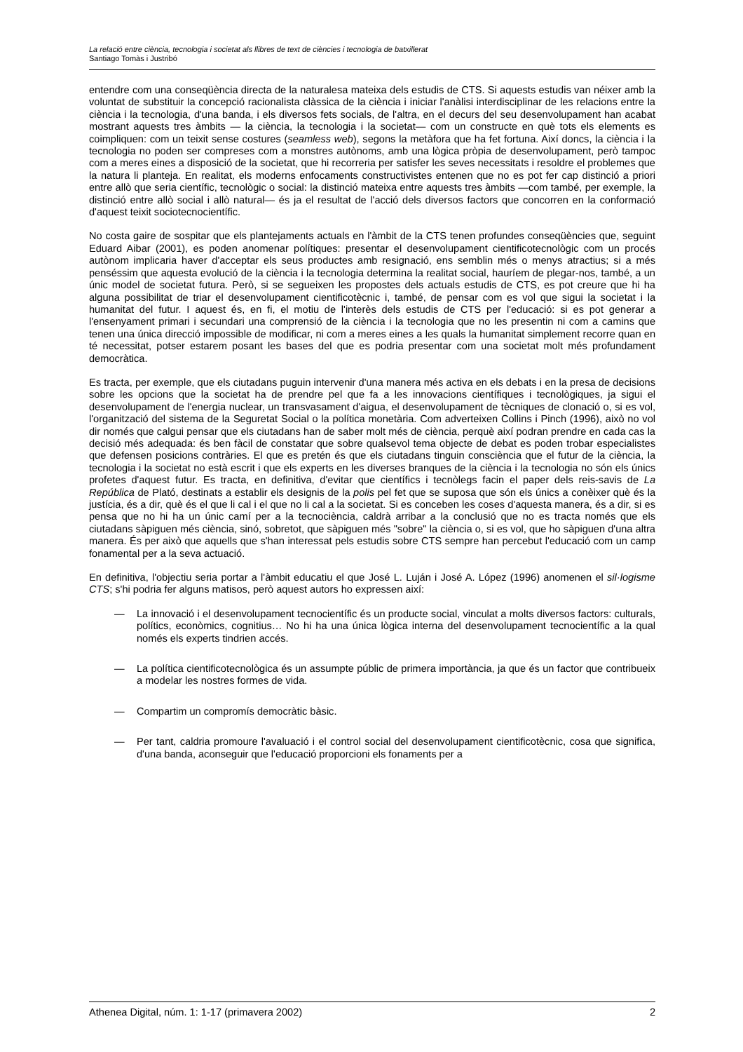La relació entre ciència, tecnologia i societat als llibres de text de ciències i tecnologia de batxillerat
Santiago Tomàs i Justribó
entendre com una conseqüència directa de la naturalesa mateixa dels estudis de CTS. Si aquests estudis van néixer amb la voluntat de substituir la concepció racionalista clàssica de la ciència i iniciar l'anàlisi interdisciplinar de les relacions entre la ciència i la tecnologia, d'una banda, i els diversos fets socials, de l'altra, en el decurs del seu desenvolupament han acabat mostrant aquests tres àmbits — la ciència, la tecnologia i la societat— com un constructe en què tots els elements es coimpliquen: com un teixit sense costures (seamless web), segons la metàfora que ha fet fortuna. Així doncs, la ciència i la tecnologia no poden ser compreses com a monstres autònoms, amb una lògica pròpia de desenvolupament, però tampoc com a meres eines a disposició de la societat, que hi recorreria per satisfer les seves necessitats i resoldre el problemes que la natura li planteja. En realitat, els moderns enfocaments constructivistes entenen que no es pot fer cap distinció a priori entre allò que seria científic, tecnològic o social: la distinció mateixa entre aquests tres àmbits —com també, per exemple, la distinció entre allò social i allò natural— és ja el resultat de l'acció dels diversos factors que concorren en la conformació d'aquest teixit sociotecnocientífic.
No costa gaire de sospitar que els plantejaments actuals en l'àmbit de la CTS tenen profundes conseqüències que, seguint Eduard Aibar (2001), es poden anomenar polítiques: presentar el desenvolupament cientificotecnològic com un procés autònom implicaria haver d'acceptar els seus productes amb resignació, ens semblin més o menys atractius; si a més penséssim que aquesta evolució de la ciència i la tecnologia determina la realitat social, hauríem de plegar-nos, també, a un únic model de societat futura. Però, si se segueixen les propostes dels actuals estudis de CTS, es pot creure que hi ha alguna possibilitat de triar el desenvolupament cientificotècnic i, també, de pensar com es vol que sigui la societat i la humanitat del futur. I aquest és, en fi, el motiu de l'interès dels estudis de CTS per l'educació: si es pot generar a l'ensenyament primari i secundari una comprensió de la ciència i la tecnologia que no les presentin ni com a camins que tenen una única direcció impossible de modificar, ni com a meres eines a les quals la humanitat simplement recorre quan en té necessitat, potser estarem posant les bases del que es podria presentar com una societat molt més profundament democràtica.
Es tracta, per exemple, que els ciutadans puguin intervenir d'una manera més activa en els debats i en la presa de decisions sobre les opcions que la societat ha de prendre pel que fa a les innovacions científiques i tecnològiques, ja sigui el desenvolupament de l'energia nuclear, un transvasament d'aigua, el desenvolupament de tècniques de clonació o, si es vol, l'organització del sistema de la Seguretat Social o la política monetària. Com adverteixen Collins i Pinch (1996), això no vol dir només que calgui pensar que els ciutadans han de saber molt més de ciència, perquè així podran prendre en cada cas la decisió més adequada: és ben fàcil de constatar que sobre qualsevol tema objecte de debat es poden trobar especialistes que defensen posicions contràries. El que es pretén és que els ciutadans tinguin consciència que el futur de la ciència, la tecnologia i la societat no està escrit i que els experts en les diverses branques de la ciència i la tecnologia no són els únics profetes d'aquest futur. Es tracta, en definitiva, d'evitar que científics i tecnòlegs facin el paper dels reis-savis de La República de Plató, destinats a establir els designis de la polis pel fet que se suposa que són els únics a conèixer què és la justícia, és a dir, què és el que li cal i el que no li cal a la societat. Si es conceben les coses d'aquesta manera, és a dir, si es pensa que no hi ha un únic camí per a la tecnociència, caldrà arribar a la conclusió que no es tracta només que els ciutadans sàpiguen més ciència, sinó, sobretot, que sàpiguen més "sobre" la ciència o, si es vol, que ho sàpiguen d'una altra manera. És per això que aquells que s'han interessat pels estudis sobre CTS sempre han percebut l'educació com un camp fonamental per a la seva actuació.
En definitiva, l'objectiu seria portar a l'àmbit educatiu el que José L. Luján i José A. López (1996) anomenen el sil·logisme CTS; s'hi podria fer alguns matisos, però aquest autors ho expressen així:
— La innovació i el desenvolupament tecnocientífic és un producte social, vinculat a molts diversos factors: culturals, polítics, econòmics, cognitius… No hi ha una única lògica interna del desenvolupament tecnocientífic a la qual només els experts tindrien accés.
— La política cientificotecnològica és un assumpte públic de primera importància, ja que és un factor que contribueix a modelar les nostres formes de vida.
— Compartim un compromís democràtic bàsic.
— Per tant, caldria promoure l'avaluació i el control social del desenvolupament cientificotècnic, cosa que significa, d'una banda, aconseguir que l'educació proporcioni els fonaments per a
Athenea Digital, núm. 1: 1-17 (primavera 2002) 2